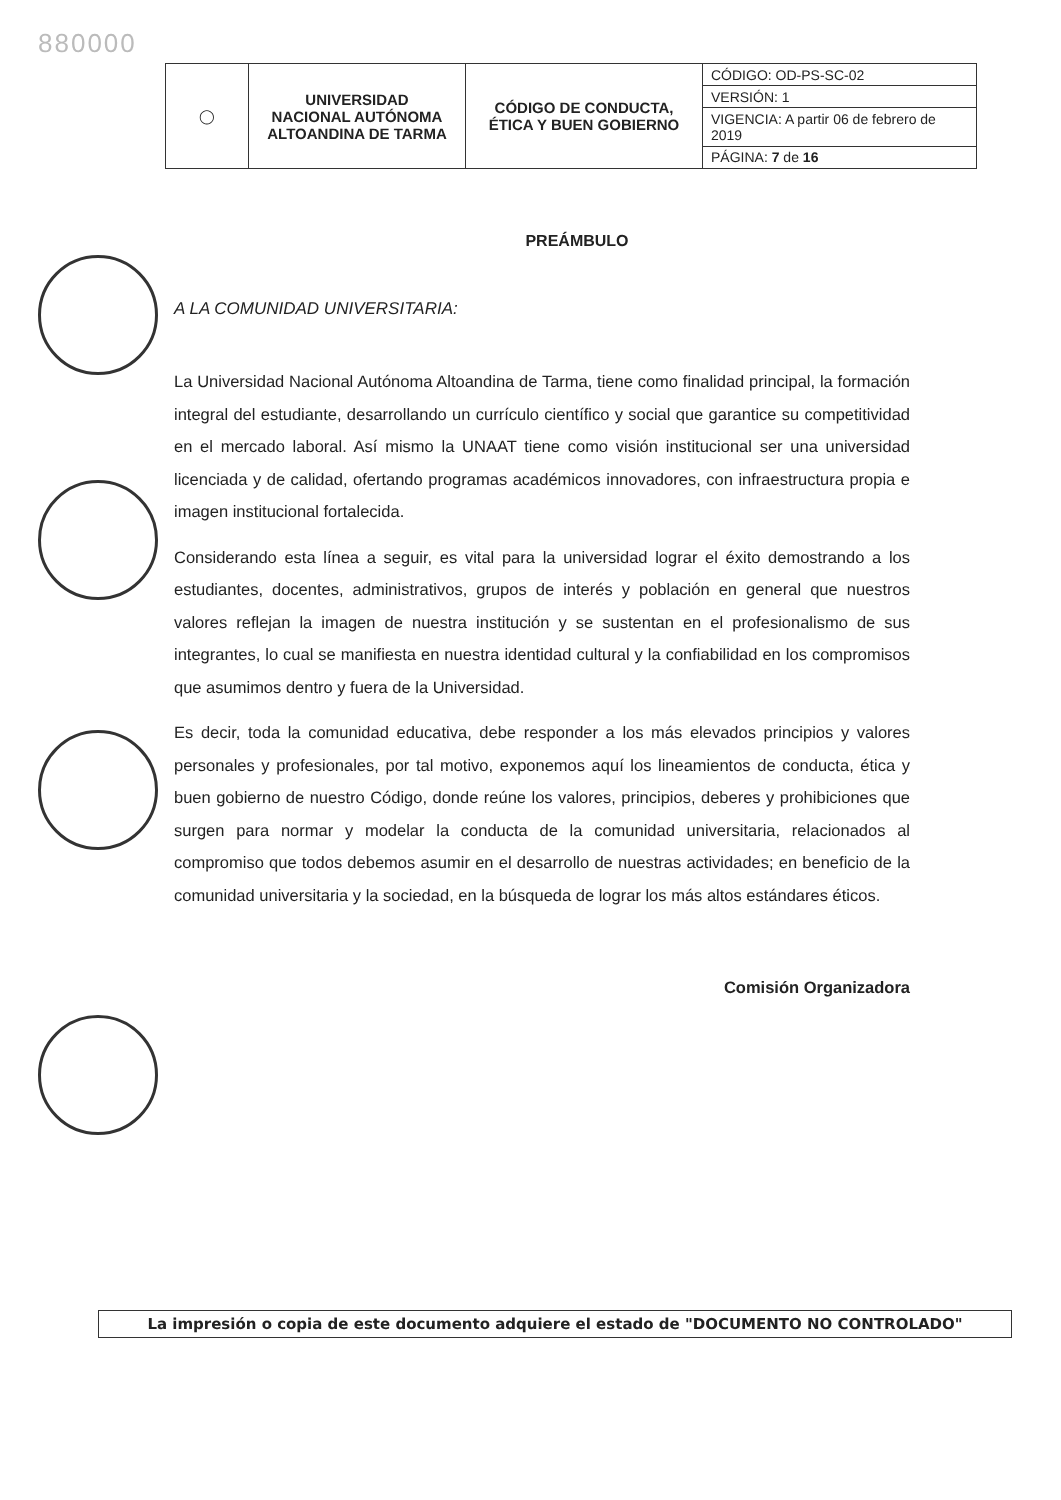880000
| ◯ | UNIVERSIDAD NACIONAL AUTÓNOMA ALTOANDINA DE TARMA | CÓDIGO DE CONDUCTA, ÉTICA Y BUEN GOBIERNO | CÓDIGO: OD-PS-SC-02 |
| | | | VERSIÓN: 1 |
| | | | VIGENCIA: A partir 06 de febrero de 2019 |
| | | | PÁGINA: 7 de 16 |
PREÁMBULO
A LA COMUNIDAD UNIVERSITARIA:
La Universidad Nacional Autónoma Altoandina de Tarma, tiene como finalidad principal, la formación integral del estudiante, desarrollando un currículo científico y social que garantice su competitividad en el mercado laboral. Así mismo la UNAAT tiene como visión institucional ser una universidad licenciada y de calidad, ofertando programas académicos innovadores, con infraestructura propia e imagen institucional fortalecida.
Considerando esta línea a seguir, es vital para la universidad lograr el éxito demostrando a los estudiantes, docentes, administrativos, grupos de interés y población en general que nuestros valores reflejan la imagen de nuestra institución y se sustentan en el profesionalismo de sus integrantes, lo cual se manifiesta en nuestra identidad cultural y la confiabilidad en los compromisos que asumimos dentro y fuera de la Universidad.
Es decir, toda la comunidad educativa, debe responder a los más elevados principios y valores personales y profesionales, por tal motivo, exponemos aquí los lineamientos de conducta, ética y buen gobierno de nuestro Código, donde reúne los valores, principios, deberes y prohibiciones que surgen para normar y modelar la conducta de la comunidad universitaria, relacionados al compromiso que todos debemos asumir en el desarrollo de nuestras actividades; en beneficio de la comunidad universitaria y la sociedad, en la búsqueda de lograr los más altos estándares éticos.
Comisión Organizadora
La impresión o copia de este documento adquiere el estado de "DOCUMENTO NO CONTROLADO"